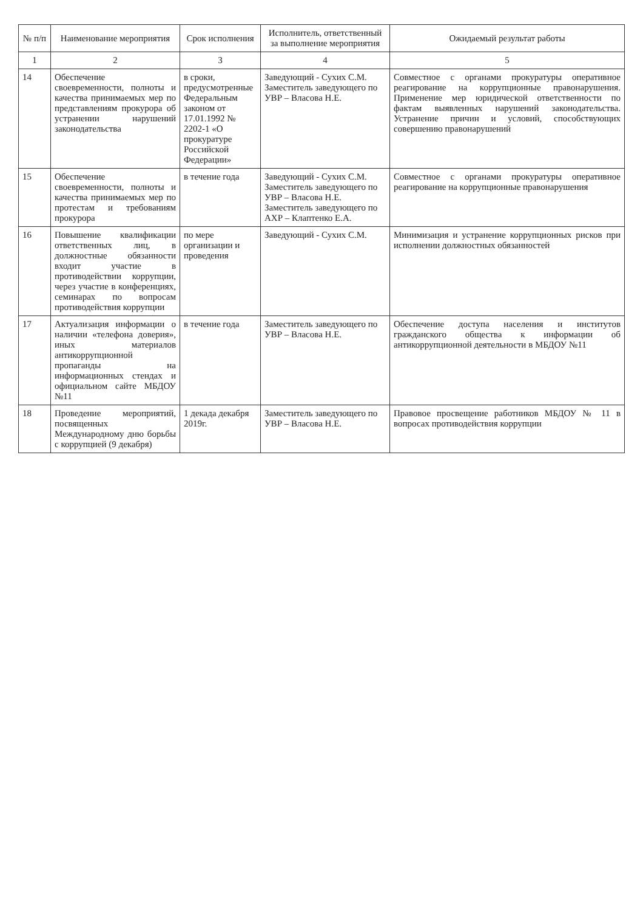| № п/п | Наименование мероприятия | Срок исполнения | Исполнитель, ответственный за выполнение мероприятия | Ожидаемый результат работы |
| --- | --- | --- | --- | --- |
| 1 | 2 | 3 | 4 | 5 |
| 14 | Обеспечение своевременности, полноты и качества принимаемых мер по представлениям прокурора об устранении нарушений законодательства | в сроки, предусмотренные Федеральным законом от 17.01.1992 № 2202-1 «О прокуратуре Российской Федерации» | Заведующий - Сухих С.М. Заместитель заведующего по УВР – Власова Н.Е. | Совместное с органами прокуратуры оперативное реагирование на коррупционные правонарушения. Применение мер юридической ответственности по фактам выявленных нарушений законодательства. Устранение причин и условий, способствующих совершению правонарушений |
| 15 | Обеспечение своевременности, полноты и качества принимаемых мер по протестам и требованиям прокурора | в течение года | Заведующий - Сухих С.М. Заместитель заведующего по УВР – Власова Н.Е. Заместитель заведующего по АХР – Клаптенко Е.А. | Совместное с органами прокуратуры оперативное реагирование на коррупционные правонарушения |
| 16 | Повышение квалификации ответственных лиц, в должностные обязанности входит участие в противодействии коррупции, через участие в конференциях, семинарах по вопросам противодействия коррупции | по мере организации и проведения | Заведующий - Сухих С.М. | Минимизация и устранение коррупционных рисков при исполнении должностных обязанностей |
| 17 | Актуализация информации о наличии «телефона доверия», иных материалов антикоррупционной пропаганды на информационных стендах и официальном сайте МБДОУ №11 | в течение года | Заместитель заведующего по УВР – Власова Н.Е. | Обеспечение доступа населения и институтов гражданского общества к информации об антикоррупционной деятельности в МБДОУ №11 |
| 18 | Проведение мероприятий, посвященных Международному дню борьбы с коррупцией (9 декабря) | 1 декада декабря 2019г. | Заместитель заведующего по УВР – Власова Н.Е. | Правовое просвещение работников МБДОУ № 11 в вопросах противодействия коррупции |